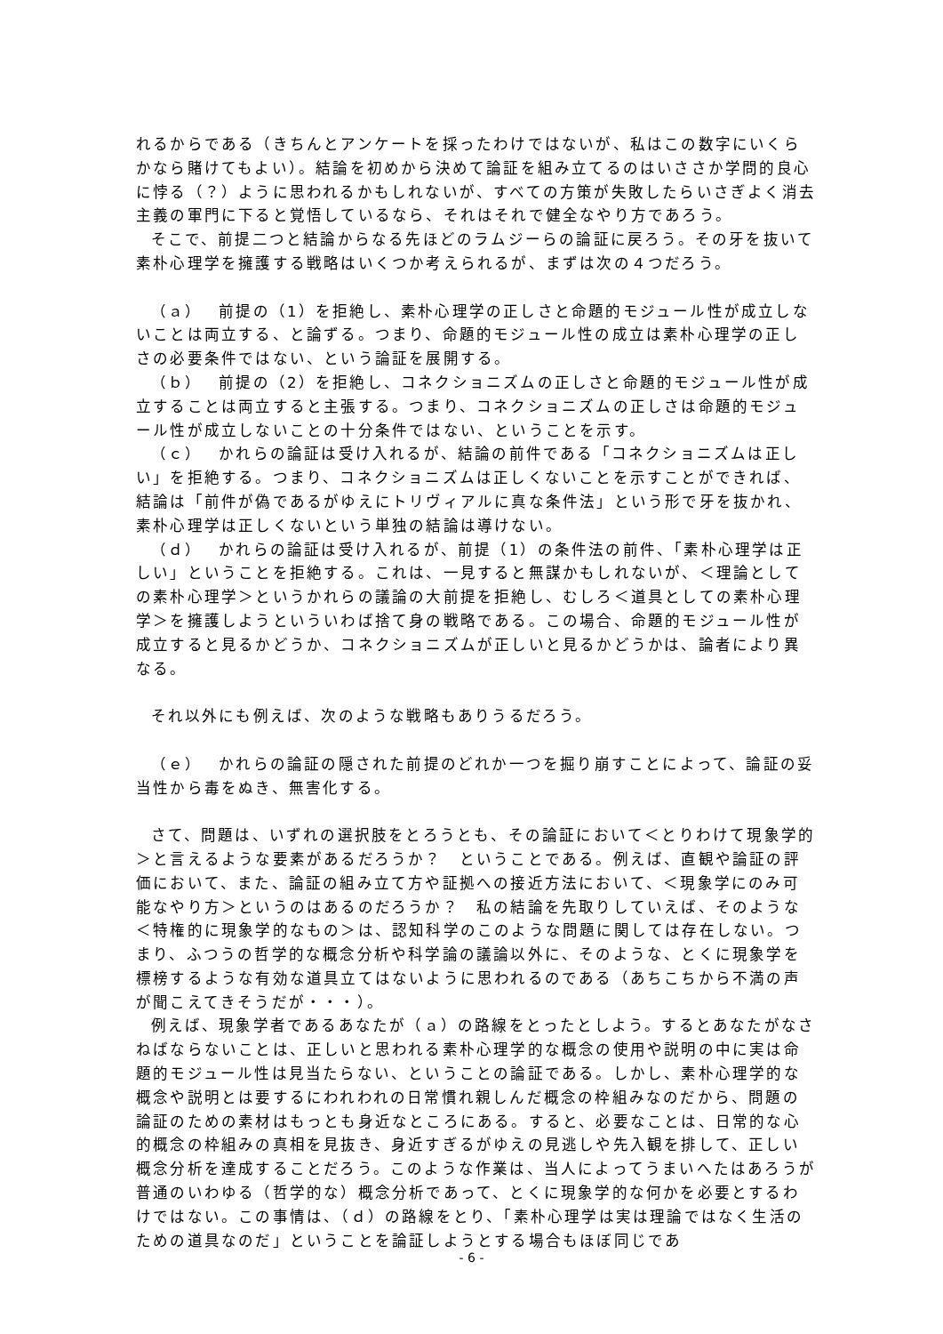れるからである（きちんとアンケートを採ったわけではないが、私はこの数字にいくらかなら賭けてもよい）。結論を初めから決めて論証を組み立てるのはいささか学問的良心に悖る（？）ように思われるかもしれないが、すべての方策が失敗したらいさぎよく消去主義の軍門に下ると覚悟しているなら、それはそれで健全なやり方であろう。
そこで、前提二つと結論からなる先ほどのラムジーらの論証に戻ろう。その牙を抜いて素朴心理学を擁護する戦略はいくつか考えられるが、まずは次の４つだろう。
（ａ）　前提の（1）を拒絶し、素朴心理学の正しさと命題的モジュール性が成立しないことは両立する、と論ずる。つまり、命題的モジュール性の成立は素朴心理学の正しさの必要条件ではない、という論証を展開する。
（ｂ）　前提の（2）を拒絶し、コネクショニズムの正しさと命題的モジュール性が成立することは両立すると主張する。つまり、コネクショニズムの正しさは命題的モジュール性が成立しないことの十分条件ではない、ということを示す。
（ｃ）　かれらの論証は受け入れるが、結論の前件である「コネクショニズムは正しい」を拒絶する。つまり、コネクショニズムは正しくないことを示すことができれば、結論は「前件が偽であるがゆえにトリヴィアルに真な条件法」という形で牙を抜かれ、素朴心理学は正しくないという単独の結論は導けない。
（ｄ）　かれらの論証は受け入れるが、前提（1）の条件法の前件、「素朴心理学は正しい」ということを拒絶する。これは、一見すると無謀かもしれないが、＜理論としての素朴心理学＞というかれらの議論の大前提を拒絶し、むしろ＜道具としての素朴心理学＞を擁護しようといういわば捨て身の戦略である。この場合、命題的モジュール性が成立すると見るかどうか、コネクショニズムが正しいと見るかどうかは、論者により異なる。
それ以外にも例えば、次のような戦略もありうるだろう。
（ｅ）　かれらの論証の隠された前提のどれか一つを掘り崩すことによって、論証の妥当性から毒をぬき、無害化する。
さて、問題は、いずれの選択肢をとろうとも、その論証において＜とりわけて現象学的＞と言えるような要素があるだろうか？　ということである。例えば、直観や論証の評価において、また、論証の組み立て方や証拠への接近方法において、＜現象学にのみ可能なやり方＞というのはあるのだろうか？　私の結論を先取りしていえば、そのような＜特権的に現象学的なもの＞は、認知科学のこのような問題に関しては存在しない。つまり、ふつうの哲学的な概念分析や科学論の議論以外に、そのような、とくに現象学を標榜するような有効な道具立てはないように思われるのである（あちこちから不満の声が聞こえてきそうだが・・・）。
例えば、現象学者であるあなたが（ａ）の路線をとったとしよう。するとあなたがなさねばならないことは、正しいと思われる素朴心理学的な概念の使用や説明の中に実は命題的モジュール性は見当たらない、ということの論証である。しかし、素朴心理学的な概念や説明とは要するにわれわれの日常慣れ親しんだ概念の枠組みなのだから、問題の論証のための素材はもっとも身近なところにある。すると、必要なことは、日常的な心的概念の枠組みの真相を見抜き、身近すぎるがゆえの見逃しや先入観を排して、正しい概念分析を達成することだろう。このような作業は、当人によってうまいへたはあろうが普通のいわゆる（哲学的な）概念分析であって、とくに現象学的な何かを必要とするわけではない。この事情は、（ｄ）の路線をとり、「素朴心理学は実は理論ではなく生活のための道具なのだ」ということを論証しようとする場合もほぼ同じであ
- 6 -